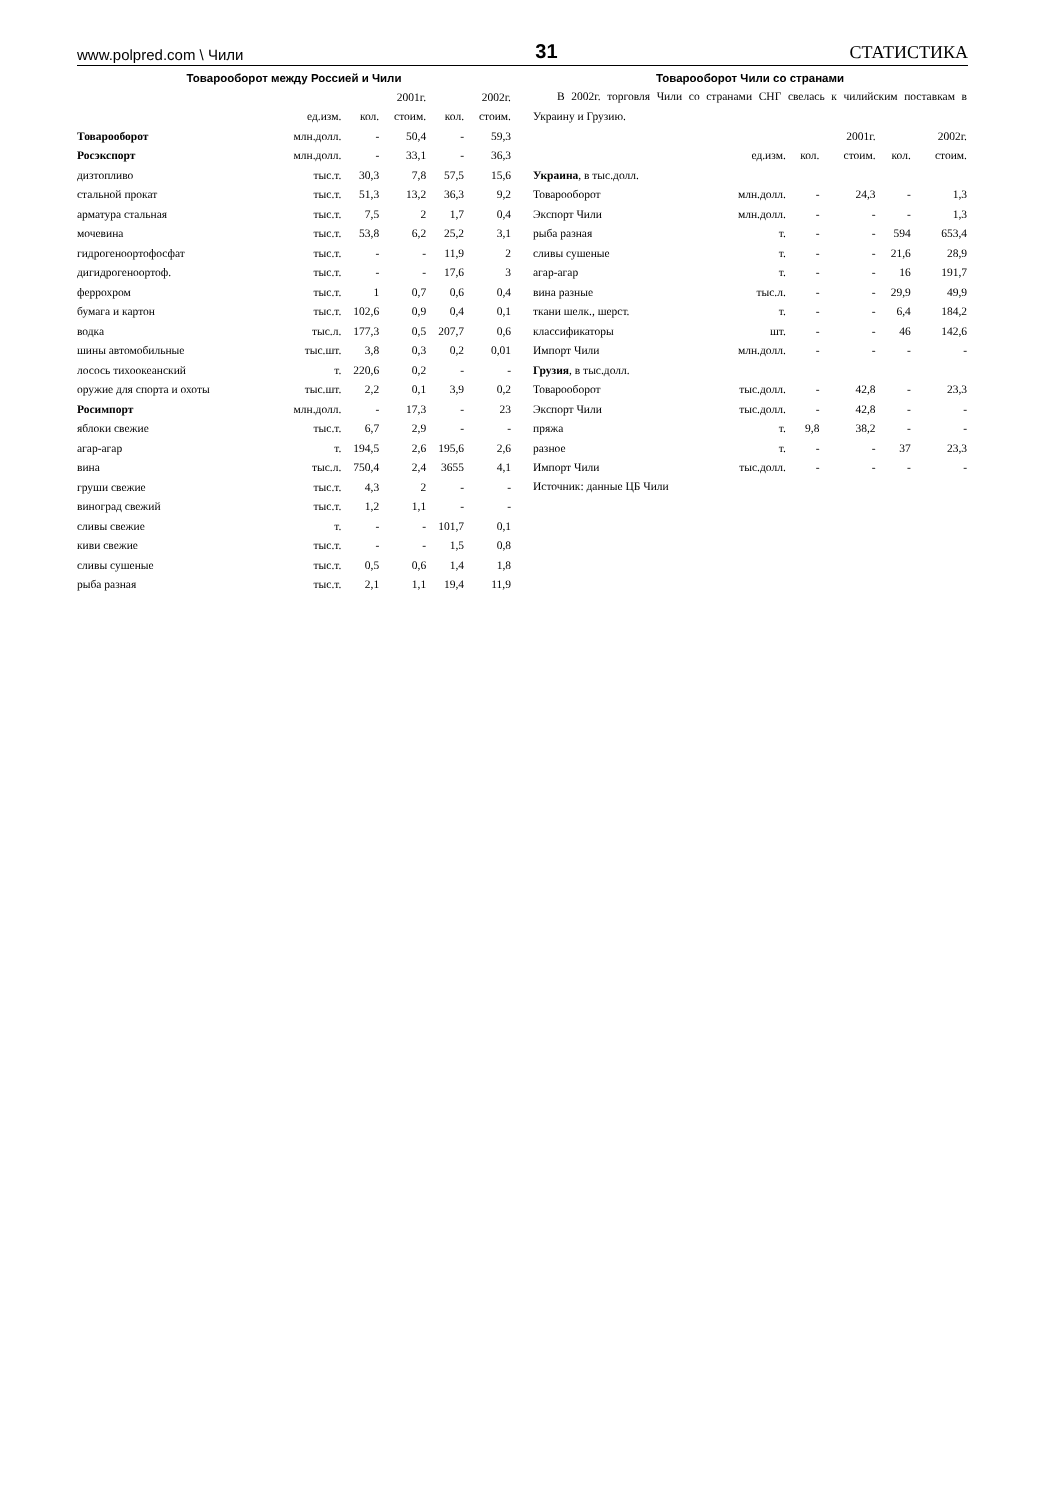www.polpred.com \ Чили 31 СТАТИСТИКА
Товарооборот между Россией и Чили
| | | 2001г. | | 2002г. | |
| --- | --- | --- | --- | --- | --- |
| | ед.изм. | кол. | стоим. | кол. | стоим. |
| Товарооборот | млн.долл. | - | 50,4 | - | 59,3 |
| Росэкспорт | млн.долл. | - | 33,1 | - | 36,3 |
| дизтопливо | тыс.т. | 30,3 | 7,8 | 57,5 | 15,6 |
| стальной прокат | тыс.т. | 51,3 | 13,2 | 36,3 | 9,2 |
| арматура стальная | тыс.т. | 7,5 | 2 | 1,7 | 0,4 |
| мочевина | тыс.т. | 53,8 | 6,2 | 25,2 | 3,1 |
| гидрогеноортофосфат | тыс.т. | - | - | 11,9 | 2 |
| дигидрогеноортоф. | тыс.т. | - | - | 17,6 | 3 |
| феррохром | тыс.т. | 1 | 0,7 | 0,6 | 0,4 |
| бумага и картон | тыс.т. | 102,6 | 0,9 | 0,4 | 0,1 |
| водка | тыс.л. | 177,3 | 0,5 | 207,7 | 0,6 |
| шины автомобильные | тыс.шт. | 3,8 | 0,3 | 0,2 | 0,01 |
| лосось тихоокеанский | т. | 220,6 | 0,2 | - | - |
| оружие для спорта и охоты | тыс.шт. | 2,2 | 0,1 | 3,9 | 0,2 |
| Росимпорт | млн.долл. | - | 17,3 | - | 23 |
| яблоки свежие | тыс.т. | 6,7 | 2,9 | - | - |
| агар-агар | т. | 194,5 | 2,6 | 195,6 | 2,6 |
| вина | тыс.л. | 750,4 | 2,4 | 3655 | 4,1 |
| груши свежие | тыс.т. | 4,3 | 2 | - | - |
| виноград свежий | тыс.т. | 1,2 | 1,1 | - | - |
| сливы свежие | т. | - | - | 101,7 | 0,1 |
| киви свежие | тыс.т. | - | - | 1,5 | 0,8 |
| сливы сушеные | тыс.т. | 0,5 | 0,6 | 1,4 | 1,8 |
| рыба разная | тыс.т. | 2,1 | 1,1 | 19,4 | 11,9 |
Товарооборот Чили со странами
В 2002г. торговля Чили со странами СНГ свелась к чилийским поставкам в Украину и Грузию.
| | | 2001г. | | 2002г. | |
| --- | --- | --- | --- | --- | --- |
| | ед.изм. | кол. | стоим. | кол. | стоим. |
| Украина , в тыс.долл. | | | | | |
| Товарооборот | млн.долл. | - | 24,3 | - | 1,3 |
| Экспорт Чили | млн.долл. | - | - | - | 1,3 |
| рыба разная | т. | - | - | 594 | 653,4 |
| сливы сушеные | т. | - | - | 21,6 | 28,9 |
| агар-агар | т. | - | - | 16 | 191,7 |
| вина разные | тыс.л. | - | - | 29,9 | 49,9 |
| ткани шелк., шерст. | т. | - | - | 6,4 | 184,2 |
| классификаторы | шт. | - | - | 46 | 142,6 |
| Импорт Чили | млн.долл. | - | - | - | - |
| Грузия , в тыс.долл. | | | | | |
| Товарооборот | тыс.долл. | - | 42,8 | - | 23,3 |
| Экспорт Чили | тыс.долл. | - | 42,8 | - | - |
| пряжа | т. | 9,8 | 38,2 | - | - |
| разное | т. | - | - | 37 | 23,3 |
| Импорт Чили | тыс.долл. | - | - | - | - |
Источник: данные ЦБ Чили